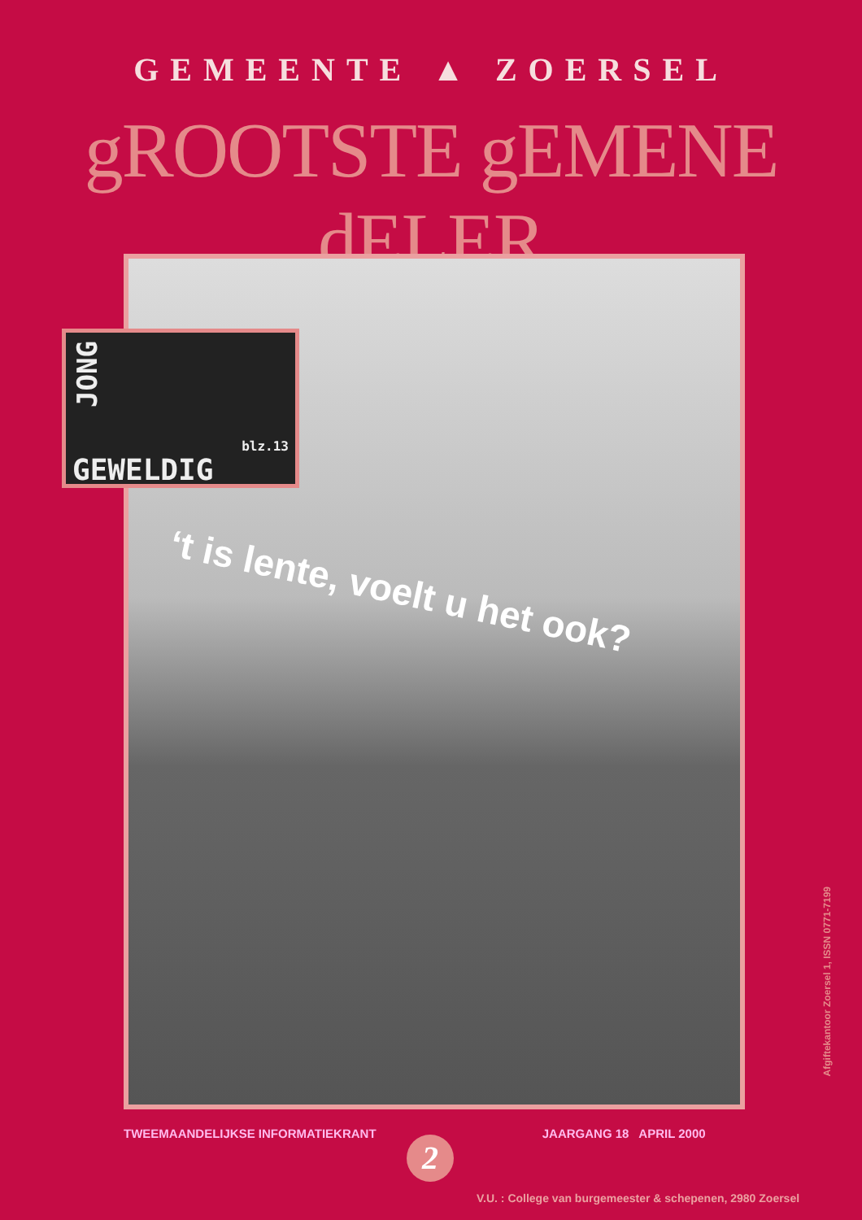GEMEENTE ▲ ZOERSEL
gROOTSTE gEMENE dELER
JONG
blz.13
GEWELDIG
‘t is lente, voelt u het ook?
TWEEMAANDELIJKSE INFORMATIEKRANT JAARGANG 18 APRIL 2000
2
V.U. : College van burgemeester & schepenen, 2980 Zoersel
Afgiftekantoor Zoersel 1, ISSN 0771-7199